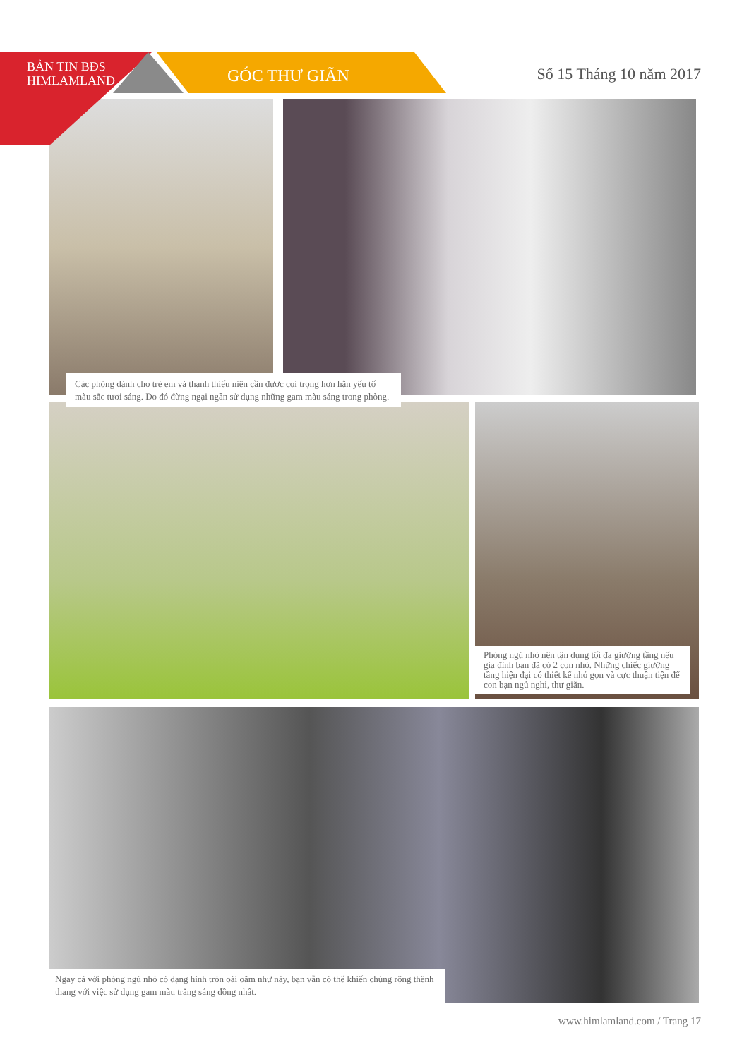BẢN TIN BĐS
HIMLAMLAND
GÓC THƯ GIÃN Số 15 Tháng 10 năm 2017
Các phòng dành cho trẻ em và thanh thiếu niên cần được coi trọng hơn hẳn yếu tố màu sắc tươi sáng. Do đó đừng ngại ngần sử dụng những gam màu sáng trong phòng.
Phòng ngủ nhỏ nên tận dụng tối đa giường tầng nếu gia đình bạn đã có 2 con nhỏ. Những chiếc giường tầng hiện đại có thiết kế nhỏ gọn và cực thuận tiện để con bạn ngủ nghỉ, thư giãn.
Ngay cả với phòng ngủ nhỏ có dạng hình tròn oái oăm như này, bạn vẫn có thể khiến chúng rộng thênh thang với việc sử dụng gam màu trắng sáng đồng nhất.
www.himlamland.com / Trang 17